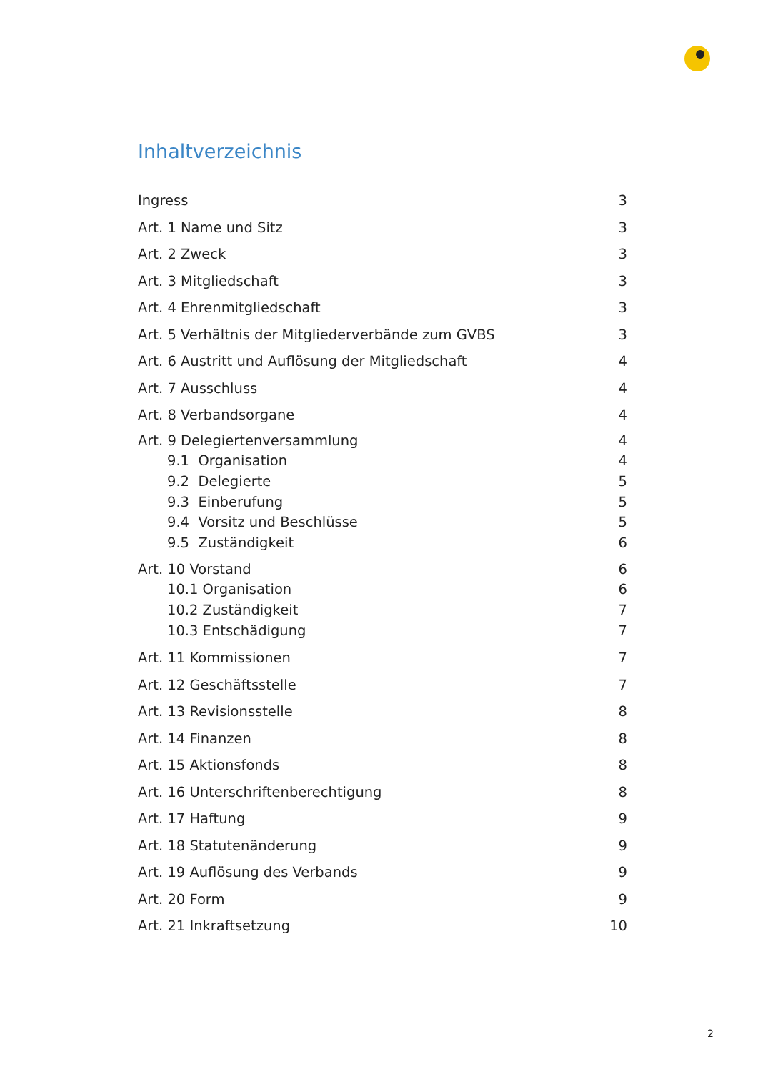Inhaltverzeichnis
Ingress 3
Art. 1 Name und Sitz 3
Art. 2 Zweck 3
Art. 3 Mitgliedschaft 3
Art. 4 Ehrenmitgliedschaft 3
Art. 5 Verhältnis der Mitgliederverbände zum GVBS 3
Art. 6 Austritt und Auflösung der Mitgliedschaft 4
Art. 7 Ausschluss 4
Art. 8 Verbandsorgane 4
Art. 9 Delegiertenversammlung 4
9.1 Organisation 4
9.2 Delegierte 5
9.3 Einberufung 5
9.4 Vorsitz und Beschlüsse 5
9.5 Zuständigkeit 6
Art. 10 Vorstand 6
10.1 Organisation 6
10.2 Zuständigkeit 7
10.3 Entschädigung 7
Art. 11 Kommissionen 7
Art. 12 Geschäftsstelle 7
Art. 13 Revisionsstelle 8
Art. 14 Finanzen 8
Art. 15 Aktionsfonds 8
Art. 16 Unterschriftenberechtigung 8
Art. 17 Haftung 9
Art. 18 Statutenänderung 9
Art. 19 Auflösung des Verbands 9
Art. 20 Form 9
Art. 21 Inkraftsetzung 10
2